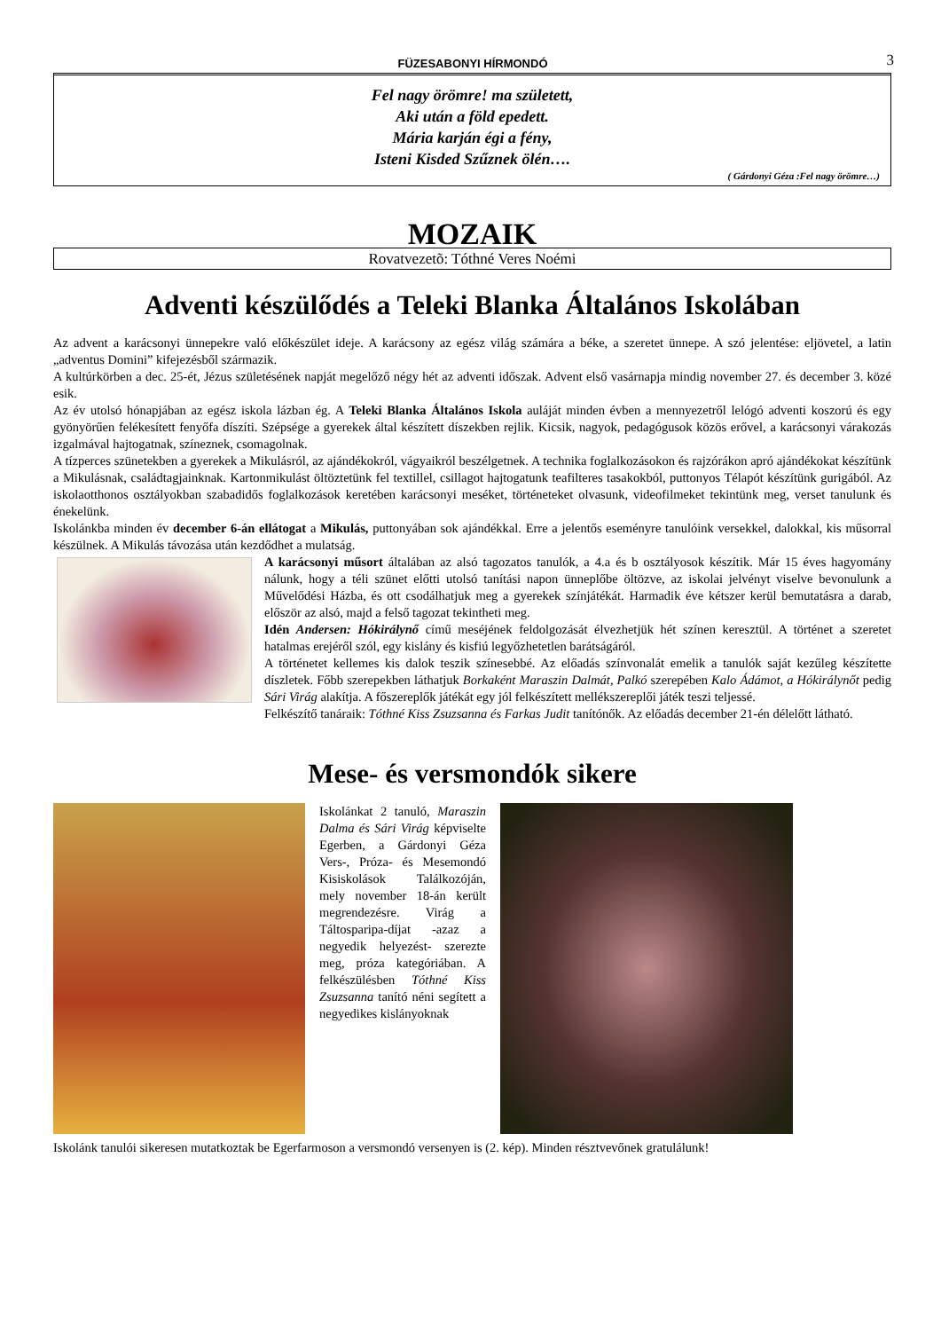FÜZESABONYI HÍRMONDÓ
3
Fel nagy örömre! ma született,
Aki után a föld epedett.
Mária karján égi a fény,
Isteni Kisded Szűznek ölén….
( Gárdonyi Géza :Fel nagy örömre…)
MOZAIK
Rovatvezetõ: Tóthné Veres Noémi
Adventi készülődés a Teleki Blanka Általános Iskolában
Az advent a karácsonyi ünnepekre való előkészület ideje. A karácsony az egész világ számára a béke, a szeretet ünnepe. A szó jelentése: eljövetel, a latin „adventus Domini” kifejezésből származik.
A kultúrkörben a dec. 25-ét, Jézus születésének napját megelőző négy hét az adventi időszak. Advent első vasárnapja mindig november 27. és december 3. közé esik.
Az év utolsó hónapjában az egész iskola lázban ég. A Teleki Blanka Általános Iskola auláját minden évben a mennyezetről lelógó adventi koszorú és egy gyönyörűen felékesített fenyőfa díszíti. Szépsége a gyerekek által készített díszekben rejlik. Kicsik, nagyok, pedagógusok közös erővel, a karácsonyi várakozás izgalmával hajtogatnak, színeznek, csomagolnak.
A tízperces szünetekben a gyerekek a Mikulásról, az ajándékokról, vágyaikról beszélgetnek. A technika foglalkozásokon és rajzórákon apró ajándékokat készítünk a Mikulásnak, családtagjainknak. Kartonmikulást öltöztetünk fel textillel, csillagot hajtogatunk teafilteres tasakokból, puttonyos Télapót készítünk gurigából. Az iskolaotthonos osztályokban szabadidős foglalkozások keretében karácsonyi meséket, történeteket olvasunk, videofilmeket tekintünk meg, verset tanulunk és énekelünk.
Iskolánkba minden év december 6-án ellátogat a Mikulás, puttonyában sok ajándékkal. Erre a jelentős eseményre tanulóink versekkel, dalokkal, kis műsorral készülnek. A Mikulás távozása után kezdődhet a mulatság.
A karácsonyi műsort általában az alsó tagozatos tanulók, a 4.a és b osztályosok készítik. Már 15 éves hagyomány nálunk, hogy a téli szünet előtti utolsó tanítási napon ünneplőbe öltözve, az iskolai jelvényt viselve bevonulunk a Művelődési Házba, és ott csodálhatjuk meg a gyerekek színjátékát. Harmadik éve kétszer kerül bemutatásra a darab, először az alsó, majd a felső tagozat tekintheti meg.
Idén Andersen: Hókirálynő című meséjének feldolgozását élvezhetjük hét színen keresztül. A történet a szeretet hatalmas erejéről szól, egy kislány és kisfiú legyőzhetetlen barátságáról.
A történetet kellemes kis dalok teszik színesebbé. Az előadás színvonalát emelik a tanulók saját kezűleg készítette díszletek. Főbb szerepekben láthatjuk Borkaként Maraszin Dalmát, Palkó szerepében Kalo Ádámot, a Hókirálynőt pedig Sári Virág alakítja. A főszereplők játékát egy jól felkészített mellékszereplői játék teszi teljessé.
Felkészítő tanáraik: Tóthné Kiss Zsuzsanna és Farkas Judit tanítónők. Az előadás december 21-én délelőtt látható.
Mese- és versmondók sikere
Iskolánkat 2 tanuló, Maraszin Dalma és Sári Virág képviselte Egerben, a Gárdonyi Géza Vers-, Próza- és Mesemondó Kisiskolások Találkozóján, mely november 18-án került megrendezésre. Virág a Táltosparipa-díjat -azaz a negyedik helyezést- szerezte meg, próza kategóriában. A felkészülésben Tóthné Kiss Zsuzsanna tanító néni segített a negyedikes kislányoknak
Iskolánk tanulói sikeresen mutatkoztak be Egerfarmoson a versmondó versenyen is (2. kép). Minden résztvevőnek gratulálunk!